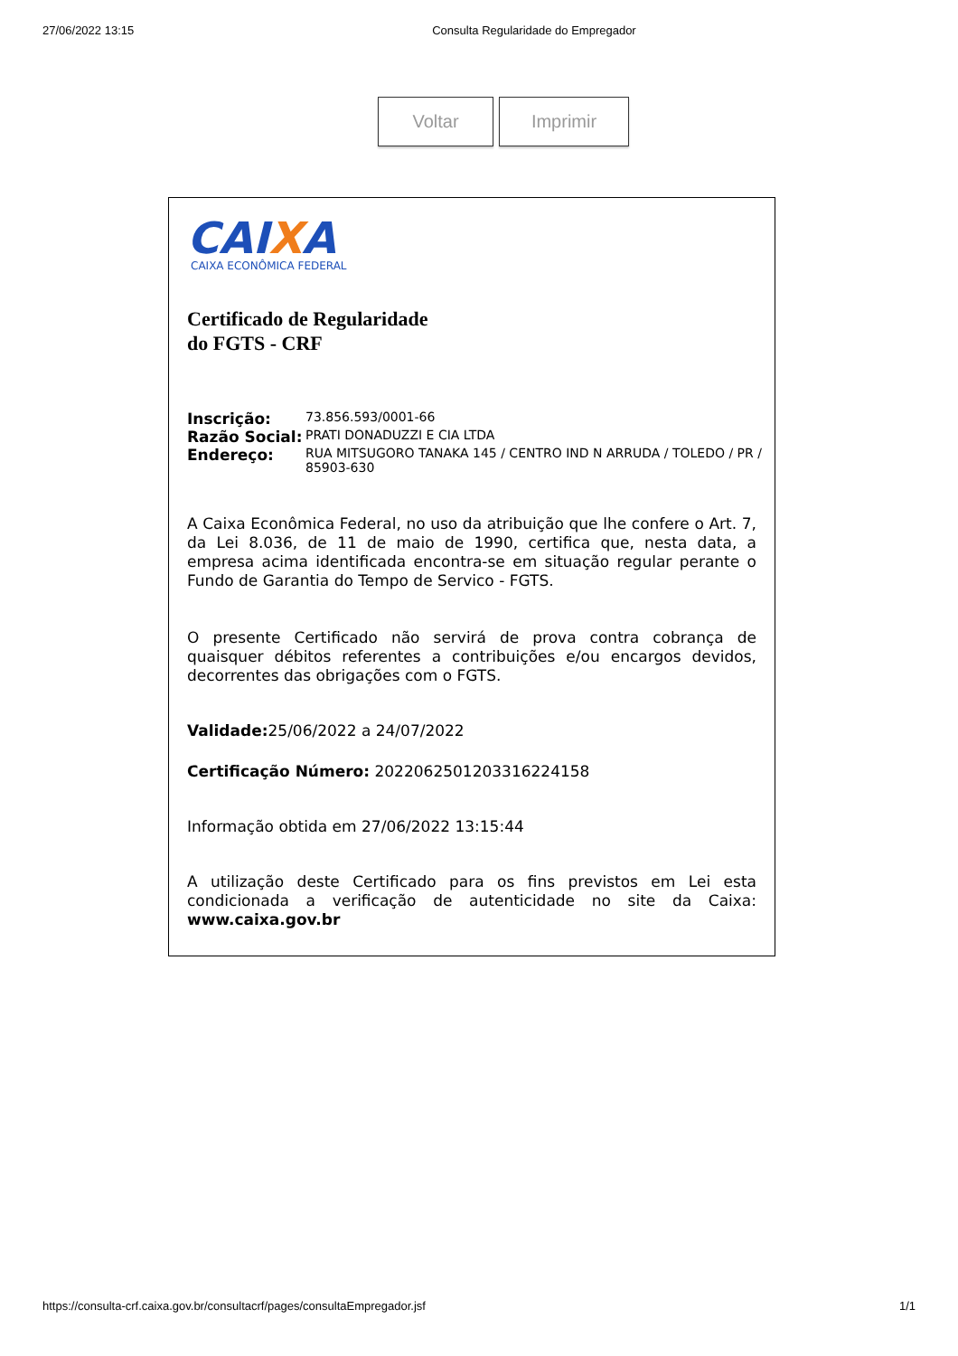27/06/2022 13:15 Consulta Regularidade do Empregador
Voltar Imprimir
CAIXA
CAIXA ECONÔMICA FEDERAL
Certificado de Regularidade
do FGTS - CRF
| Inscrição: | 73.856.593/0001-66 |
| Razão Social: | PRATI DONADUZZI E CIA LTDA |
| Endereço: | RUA MITSUGORO TANAKA 145 / CENTRO IND N ARRUDA / TOLEDO / PR / 85903-630 |
A Caixa Econômica Federal, no uso da atribuição que lhe confere o Art. 7, da Lei 8.036, de 11 de maio de 1990, certifica que, nesta data, a empresa acima identificada encontra-se em situação regular perante o Fundo de Garantia do Tempo de Servico - FGTS.
O presente Certificado não servirá de prova contra cobrança de quaisquer débitos referentes a contribuições e/ou encargos devidos, decorrentes das obrigações com o FGTS.
Validade: 25/06/2022 a 24/07/2022
Certificação Número: 2022062501203316224158
Informação obtida em 27/06/2022 13:15:44
A utilização deste Certificado para os fins previstos em Lei esta condicionada a verificação de autenticidade no site da Caixa: www.caixa.gov.br
https://consulta-crf.caixa.gov.br/consultacrf/pages/consultaEmpregador.jsf 1/1